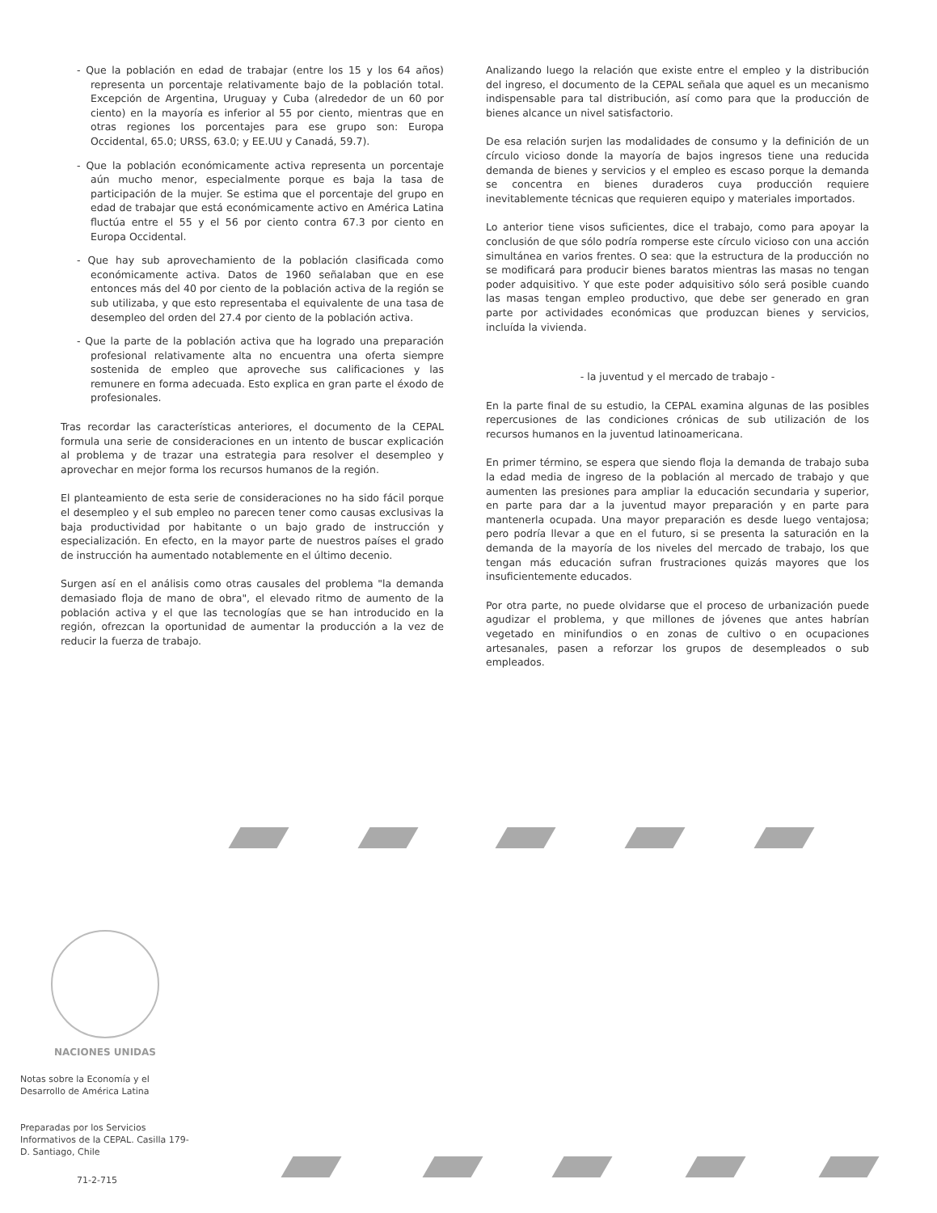- Que la población en edad de trabajar (entre los 15 y los 64 años) representa un porcentaje relativamente bajo de la población total. Excepción de Argentina, Uruguay y Cuba (alrededor de un 60 por ciento) en la mayoría es inferior al 55 por ciento, mientras que en otras regiones los porcentajes para ese grupo son: Europa Occidental, 65.0; URSS, 63.0; y EE.UU y Canadá, 59.7).
- Que la población económicamente activa representa un porcentaje aún mucho menor, especialmente porque es baja la tasa de participación de la mujer. Se estima que el porcentaje del grupo en edad de trabajar que está económicamente activo en América Latina fluctúa entre el 55 y el 56 por ciento contra 67.3 por ciento en Europa Occidental.
- Que hay sub aprovechamiento de la población clasificada como económicamente activa. Datos de 1960 señalaban que en ese entonces más del 40 por ciento de la población activa de la región se sub utilizaba, y que esto representaba el equivalente de una tasa de desempleo del orden del 27.4 por ciento de la población activa.
- Que la parte de la población activa que ha logrado una preparación profesional relativamente alta no encuentra una oferta siempre sostenida de empleo que aproveche sus calificaciones y las remunere en forma adecuada. Esto explica en gran parte el éxodo de profesionales.
Tras recordar las características anteriores, el documento de la CEPAL formula una serie de consideraciones en un intento de buscar explicación al problema y de trazar una estrategia para resolver el desempleo y aprovechar en mejor forma los recursos humanos de la región.
El planteamiento de esta serie de consideraciones no ha sido fácil porque el desempleo y el sub empleo no parecen tener como causas exclusivas la baja productividad por habitante o un bajo grado de instrucción y especialización. En efecto, en la mayor parte de nuestros países el grado de instrucción ha aumentado notablemente en el último decenio.
Surgen así en el análisis como otras causales del problema "la demanda demasiado floja de mano de obra", el elevado ritmo de aumento de la población activa y el que las tecnologías que se han introducido en la región, ofrezcan la oportunidad de aumentar la producción a la vez de reducir la fuerza de trabajo.
Analizando luego la relación que existe entre el empleo y la distribución del ingreso, el documento de la CEPAL señala que aquel es un mecanismo indispensable para tal distribución, así como para que la producción de bienes alcance un nivel satisfactorio.
De esa relación surjen las modalidades de consumo y la definición de un círculo vicioso donde la mayoría de bajos ingresos tiene una reducida demanda de bienes y servicios y el empleo es escaso porque la demanda se concentra en bienes duraderos cuya producción requiere inevitablemente técnicas que requieren equipo y materiales importados.
Lo anterior tiene visos suficientes, dice el trabajo, como para apoyar la conclusión de que sólo podría romperse este círculo vicioso con una acción simultánea en varios frentes. O sea: que la estructura de la producción no se modificará para producir bienes baratos mientras las masas no tengan poder adquisitivo. Y que este poder adquisitivo sólo será posible cuando las masas tengan empleo productivo, que debe ser generado en gran parte por actividades económicas que produzcan bienes y servicios, incluída la vivienda.
- la juventud y el mercado de trabajo -
En la parte final de su estudio, la CEPAL examina algunas de las posibles repercusiones de las condiciones crónicas de sub utilización de los recursos humanos en la juventud latinoamericana.
En primer término, se espera que siendo floja la demanda de trabajo suba la edad media de ingreso de la población al mercado de trabajo y que aumenten las presiones para ampliar la educación secundaria y superior, en parte para dar a la juventud mayor preparación y en parte para mantenerla ocupada. Una mayor preparación es desde luego ventajosa; pero podría llevar a que en el futuro, si se presenta la saturación en la demanda de la mayoría de los niveles del mercado de trabajo, los que tengan más educación sufran frustraciones quizás mayores que los insuficientemente educados.
Por otra parte, no puede olvidarse que el proceso de urbanización puede agudizar el problema, y que millones de jóvenes que antes habrían vegetado en minifundios o en zonas de cultivo o en ocupaciones artesanales, pasen a reforzar los grupos de desempleados o sub empleados.
NACIONES UNIDAS
Notas sobre la Economía y el Desarrollo de América Latina
Preparadas por los Servicios Informativos de la CEPAL. Casilla 179-D. Santiago, Chile
71-2-715